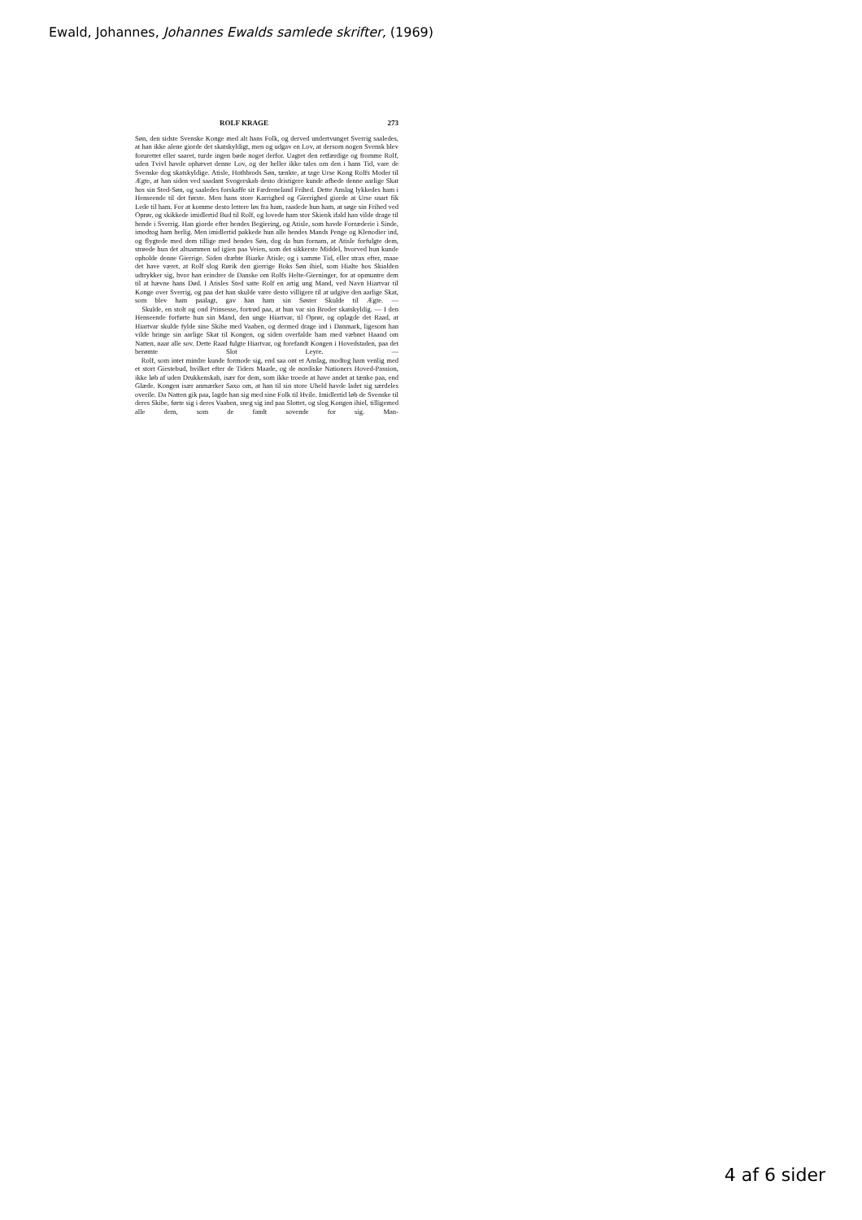Ewald, Johannes, Johannes Ewalds samlede skrifter, (1969)
ROLF KRAGE 273
Søn, den sidste Svenske Konge med alt hans Folk, og derved undertvunget Sverrig saaledes, at han ikke alene giorde det skatskyldigt, men og udgav en Lov, at dersom nogen Svensk blev forurettet eller saaret, turde ingen bøde noget derfor. Uagtet den retfærdige og fromme Rolf, uden Tvivl havde ophævet denne Lov, og der heller ikke tales om den i hans Tid, vare de Svenske dog skatskyldige. Atisle, Hothbrods Søn, tænkte, at tage Urse Kong Rolfs Moder til Ægte, at han siden ved saadant Svogerskab desto dristigere kunde afbede denne aarlige Skat hos sin Sted-Søn, og saaledes forskaffe sit Fædreneland Frihed. Dette Anslag lykkedes ham i Henseende til det første. Men hans store Karrighed og Gierrighed giorde at Urse snart fik Lede til ham. For at komme desto lettere løs fra ham, raadede hun ham, at søge sin Frihed ved Oprør, og skikkede imidlertid Bud til Rolf, og lovede ham stor Skienk ifald han vilde drage til hende i Sverrig. Han giorde efter hendes Begiering, og Atisle, som havde Forræderie i Sinde, imodtog ham herlig. Men imidlertid pakkede hun alle hendes Mands Penge og Klenodier ind, og flygtede med dem tillige med hendes Søn, dog da hun fornam, at Atisle forfulgte dem, strøede hun det altsammen ud igien paa Veien, som det sikkerste Middel, hvorved hun kunde opholde denne Gierrige. Siden dræbte Biarke Atisle; og i samme Tid, eller strax efter, maae det have været, at Rolf slog Rørik den gierrige Boks Søn ihiel, som Hialte hos Skialden udtrykker sig, hvor han erindrer de Danske om Rolfs Helte-Gierninger, for at opmuntre dem til at hævne hans Død. I Atisles Sted satte Rolf en artig ung Mand, ved Navn Hiartvar til Konge over Sverrig, og paa det han skulde være desto villigere til at udgive den aarlige Skat, som blev ham paalagt, gav han ham sin Søster Skulde til Ægte. —
Skulde, en stolt og ond Prinsesse, fortrød paa, at hun var sin Broder skatskyldig. — I den Henseende forførte hun sin Mand, den unge Hiartvar, til Oprør, og oplagde det Raad, at Hiartvar skulde fylde sine Skibe med Vaaben, og dermed drage ind i Danmark, ligesom han vilde bringe sin aarlige Skat til Kongen, og siden overfalde ham med væbnet Haand om Natten, naar alle sov. Dette Raad fulgte Hiartvar, og forefandt Kongen i Hovedstaden, paa det berømte Slot Leyre. —
Rolf, som intet mindre kunde formode sig, end saa ont et Anslag, modtog ham venlig med et stort Giestebud, hvilket efter de Tiders Maade, og de nordiske Nationers Hoved-Passion, ikke løb af uden Drukkenskab, især for dem, som ikke troede at have andet at tænke paa, end Glæde. Kongen især anmærker Saxo om, at han til sin store Uheld havde ladet sig særdeles overile. Da Natten gik paa, lagde han sig med sine Folk til Hvile. Imidlertid løb de Svenske til deres Skibe, førte sig i deres Vaaben, sneg sig ind paa Slottet, og slog Kongen ihiel, tilligemed alle dem, som de fandt sovende for sig. Man-
4 af 6 sider